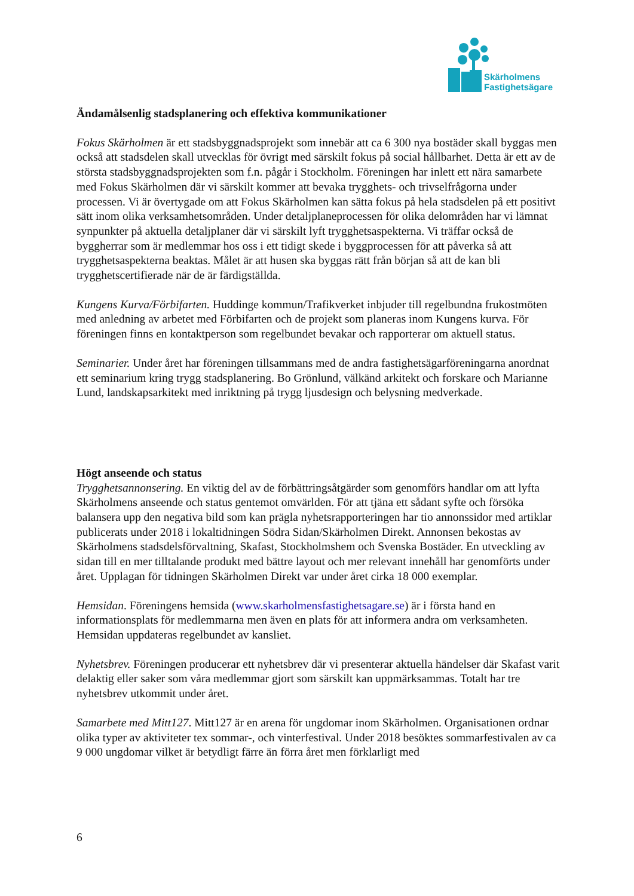Skärholmens
Fastighetsägare
Ändamålsenlig stadsplanering och effektiva kommunikationer
Fokus Skärholmen är ett stadsbyggnadsprojekt som innebär att ca 6 300 nya bostäder skall byggas men också att stadsdelen skall utvecklas för övrigt med särskilt fokus på social hållbarhet. Detta är ett av de största stadsbyggnadsprojekten som f.n. pågår i Stockholm. Föreningen har inlett ett nära samarbete med Fokus Skärholmen där vi särskilt kommer att bevaka trygghets- och trivselfrågorna under processen. Vi är övertygade om att Fokus Skärholmen kan sätta fokus på hela stadsdelen på ett positivt sätt inom olika verksamhetsområden. Under detaljplaneprocessen för olika delområden har vi lämnat synpunkter på aktuella detaljplaner där vi särskilt lyft trygghetsaspekterna. Vi träffar också de byggherrar som är medlemmar hos oss i ett tidigt skede i byggprocessen för att påverka så att trygghetsaspekterna beaktas. Målet är att husen ska byggas rätt från början så att de kan bli trygghetscertifierade när de är färdigställda.
Kungens Kurva/Förbifarten. Huddinge kommun/Trafikverket inbjuder till regelbundna frukostmöten med anledning av arbetet med Förbifarten och de projekt som planeras inom Kungens kurva. För föreningen finns en kontaktperson som regelbundet bevakar och rapporterar om aktuell status.
Seminarier. Under året har föreningen tillsammans med de andra fastighetsägarföreningarna anordnat ett seminarium kring trygg stadsplanering. Bo Grönlund, välkänd arkitekt och forskare och Marianne Lund, landskapsarkitekt med inriktning på trygg ljusdesign och belysning medverkade.
Högt anseende och status
Trygghetsannonsering. En viktig del av de förbättringsåtgärder som genomförs handlar om att lyfta Skärholmens anseende och status gentemot omvärlden. För att tjäna ett sådant syfte och försöka balansera upp den negativa bild som kan prägla nyhetsrapporteringen har tio annonssidor med artiklar publicerats under 2018 i lokaltidningen Södra Sidan/Skärholmen Direkt. Annonsen bekostas av Skärholmens stadsdelsförvaltning, Skafast, Stockholmshem och Svenska Bostäder. En utveckling av sidan till en mer tilltalande produkt med bättre layout och mer relevant innehåll har genomförts under året. Upplagan för tidningen Skärholmen Direkt var under året cirka 18 000 exemplar.
Hemsidan. Föreningens hemsida (www.skarholmensfastighetsagare.se) är i första hand en informationsplats för medlemmarna men även en plats för att informera andra om verksamheten. Hemsidan uppdateras regelbundet av kansliet.
Nyhetsbrev. Föreningen producerar ett nyhetsbrev där vi presenterar aktuella händelser där Skafast varit delaktig eller saker som våra medlemmar gjort som särskilt kan uppmärksammas. Totalt har tre nyhetsbrev utkommit under året.
Samarbete med Mitt127. Mitt127 är en arena för ungdomar inom Skärholmen. Organisationen ordnar olika typer av aktiviteter tex sommar-, och vinterfestival. Under 2018 besöktes sommarfestivalen av ca 9 000 ungdomar vilket är betydligt färre än förra året men förklarligt med
6